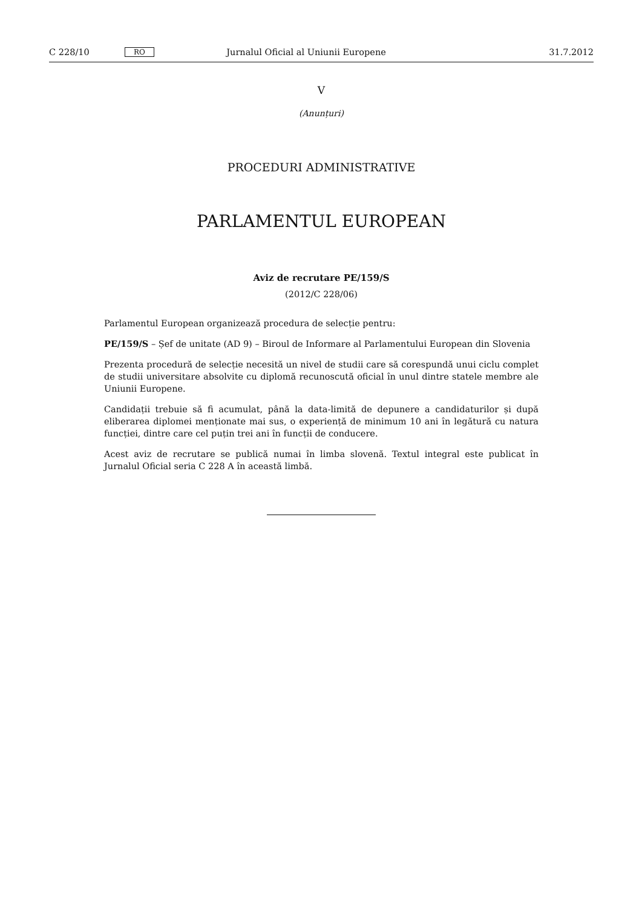C 228/10 RO Jurnalul Oficial al Uniunii Europene 31.7.2012
V
(Anunțuri)
PROCEDURI ADMINISTRATIVE
PARLAMENTUL EUROPEAN
Aviz de recrutare PE/159/S
(2012/C 228/06)
Parlamentul European organizează procedura de selecție pentru:
PE/159/S – Șef de unitate (AD 9) – Biroul de Informare al Parlamentului European din Slovenia
Prezenta procedură de selecție necesită un nivel de studii care să corespundă unui ciclu complet de studii universitare absolvite cu diplomă recunoscută oficial în unul dintre statele membre ale Uniunii Europene.
Candidații trebuie să fi acumulat, până la data-limită de depunere a candidaturilor și după eliberarea diplomei menționate mai sus, o experiență de minimum 10 ani în legătură cu natura funcției, dintre care cel puțin trei ani în funcții de conducere.
Acest aviz de recrutare se publică numai în limba slovenă. Textul integral este publicat în Jurnalul Oficial seria C 228 A în această limbă.